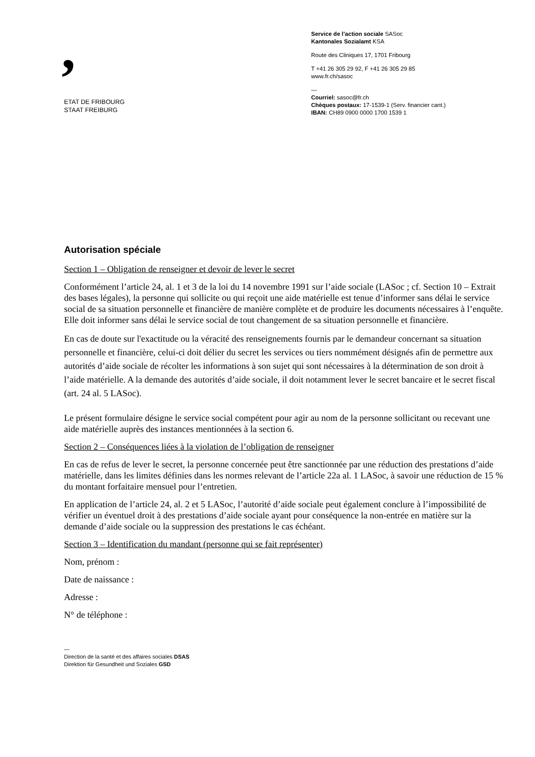,
ETAT DE FRIBOURG
STAAT FREIBURG
Service de l’action sociale SASoc
Kantonales Sozialamt KSA
Route des Cliniques 17, 1701 Fribourg
T +41 26 305 29 92, F +41 26 305 29 85
www.fr.ch/sasoc
—
Courriel: sasoc@fr.ch
Chèques postaux: 17-1539-1 (Serv. financier cant.)
IBAN: CH89 0900 0000 1700 1539 1
Autorisation spéciale
Section 1 – Obligation de renseigner et devoir de lever le secret
Conformément l’article 24, al. 1 et 3 de la loi du 14 novembre 1991 sur l’aide sociale (LASoc ; cf. Section 10 – Extrait des bases légales), la personne qui sollicite ou qui reçoit une aide matérielle est tenue d’informer sans délai le service social de sa situation personnelle et financière de manière complète et de produire les documents nécessaires à l’enquête. Elle doit informer sans délai le service social de tout changement de sa situation personnelle et financière.
En cas de doute sur l'exactitude ou la véracité des renseignements fournis par le demandeur concernant sa situation personnelle et financière, celui-ci doit délier du secret les services ou tiers nommément désignés afin de permettre aux autorités d’aide sociale de récolter les informations à son sujet qui sont nécessaires à la détermination de son droit à l’aide matérielle. A la demande des autorités d’aide sociale, il doit notamment lever le secret bancaire et le secret fiscal (art. 24 al. 5 LASoc).
Le présent formulaire désigne le service social compétent pour agir au nom de la personne sollicitant ou recevant une aide matérielle auprès des instances mentionnées à la section 6.
Section 2 – Conséquences liées à la violation de l’obligation de renseigner
En cas de refus de lever le secret, la personne concernée peut être sanctionnée par une réduction des prestations d’aide matérielle, dans les limites définies dans les normes relevant de l’article 22a al. 1 LASoc, à savoir une réduction de 15 % du montant forfaitaire mensuel pour l’entretien.
En application de l’article 24, al. 2 et 5 LASoc, l’autorité d’aide sociale peut également conclure à l’impossibilité de vérifier un éventuel droit à des prestations d’aide sociale ayant pour conséquence la non-entrée en matière sur la demande d’aide sociale ou la suppression des prestations le cas échéant.
Section 3 – Identification du mandant (personne qui se fait représenter)
Nom, prénom :
Date de naissance :
Adresse :
N° de téléphone :
—
Direction de la santé et des affaires sociales DSAS
Direktion für Gesundheit und Soziales GSD